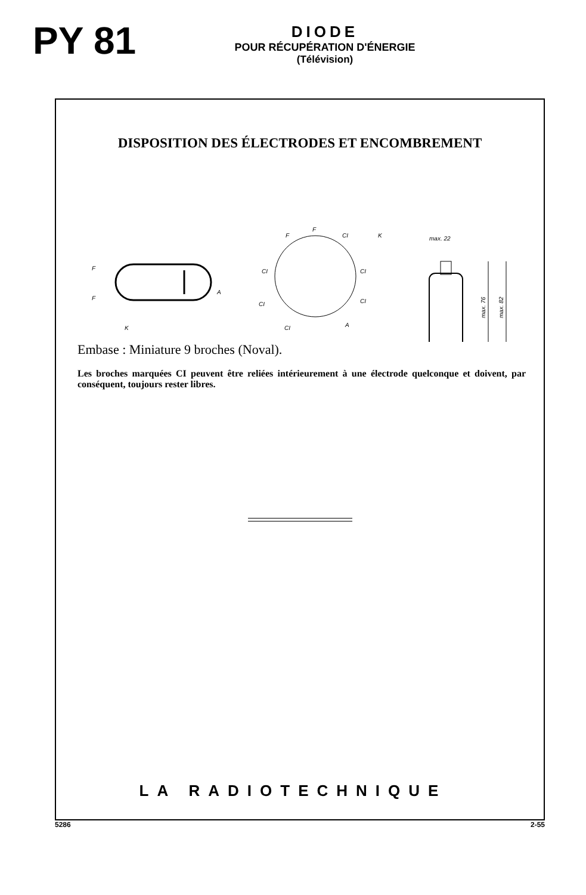PY 81
DIODE
POUR RÉCUPÉRATION D'ÉNERGIE
(Télévision)
DISPOSITION DES ÉLECTRODES ET ENCOMBREMENT
F
F
A
K
F
F
CI
K
CI
CI
CI
CI
CI
A
max. 22
max. 76
max. 82
Embase : Miniature 9 broches (Noval).
Les broches marquées CI peuvent être reliées intérieurement à une électrode quelconque et doivent, par conséquent, toujours rester libres.
LA RADIOTECHNIQUE
5286 2-55